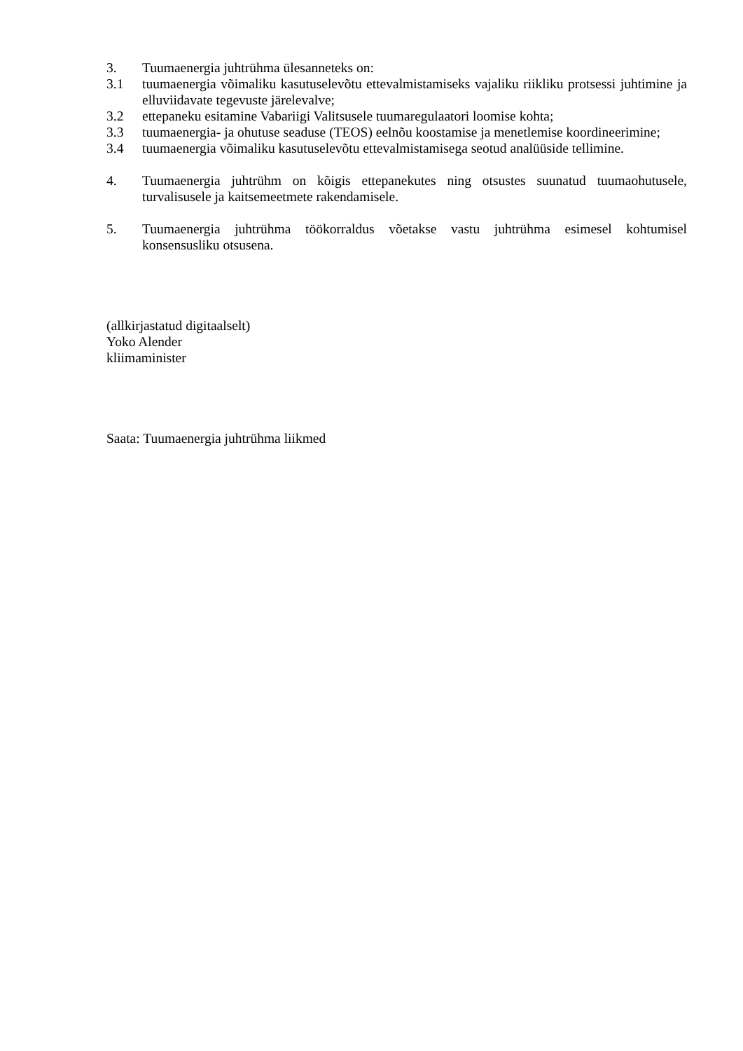3. Tuumaenergia juhtrühma ülesanneteks on:
3.1 tuumaenergia võimaliku kasutuselevõtu ettevalmistamiseks vajaliku riikliku protsessi juhtimine ja elluviidavate tegevuste järelevalve;
3.2 ettepaneku esitamine Vabariigi Valitsusele tuumaregulaatori loomise kohta;
3.3 tuumaenergia- ja ohutuse seaduse (TEOS) eelnõu koostamise ja menetlemise koordineerimine;
3.4 tuumaenergia võimaliku kasutuselevõtu ettevalmistamisega seotud analüüside tellimine.
4. Tuumaenergia juhtrühm on kõigis ettepanekutes ning otsustes suunatud tuumaohutusele, turvalisusele ja kaitsemeetmete rakendamisele.
5. Tuumaenergia juhtrühma töökorraldus võetakse vastu juhtrühma esimesel kohtumisel konsensusliku otsusena.
(allkirjastatud digitaalselt)
Yoko Alender
kliimaminister
Saata: Tuumaenergia juhtrühma liikmed